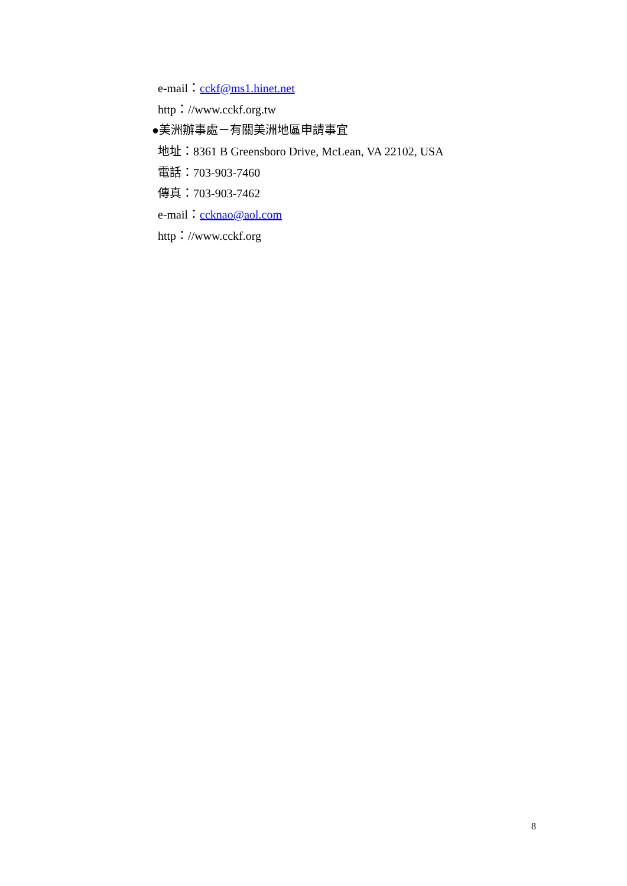e-mail：cckf@ms1.hinet.net
http：//www.cckf.org.tw
●美洲辦事處－有關美洲地區申請事宜
地址：8361 B Greensboro Drive, McLean, VA 22102, USA
電話：703-903-7460
傳真：703-903-7462
e-mail：ccknao@aol.com
http：//www.cckf.org
8